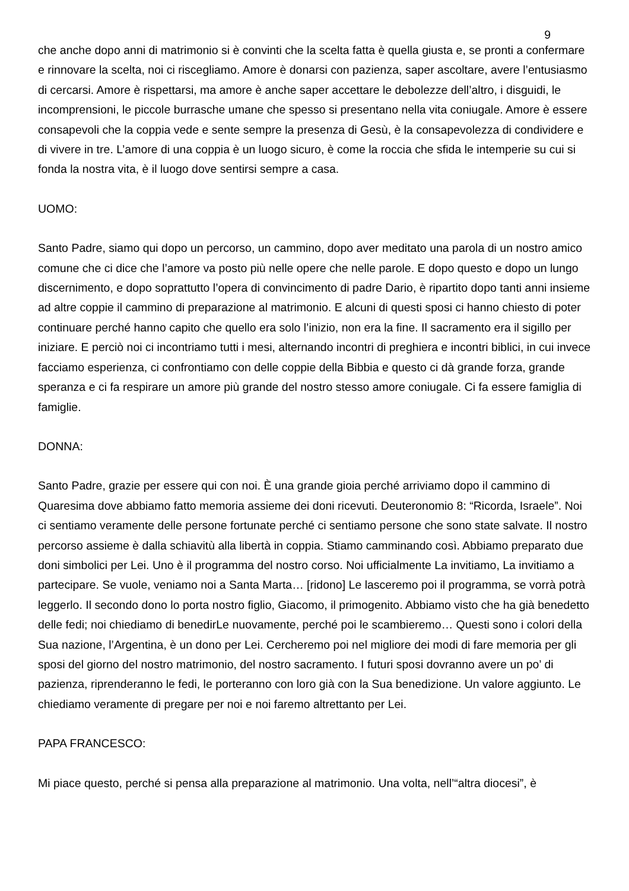9
che anche dopo anni di matrimonio si è convinti che la scelta fatta è quella giusta e, se pronti a confermare e rinnovare la scelta, noi ci riscegliamo. Amore è donarsi con pazienza, saper ascoltare, avere l’entusiasmo di cercarsi. Amore è rispettarsi, ma amore è anche saper accettare le debolezze dell’altro, i disguidi, le incomprensioni, le piccole burrasche umane che spesso si presentano nella vita coniugale. Amore è essere consapevoli che la coppia vede e sente sempre la presenza di Gesù, è la consapevolezza di condividere e di vivere in tre. L’amore di una coppia è un luogo sicuro, è come la roccia che sfida le intemperie su cui si fonda la nostra vita, è il luogo dove sentirsi sempre a casa.
UOMO:
Santo Padre, siamo qui dopo un percorso, un cammino, dopo aver meditato una parola di un nostro amico comune che ci dice che l’amore va posto più nelle opere che nelle parole. E dopo questo e dopo un lungo discernimento, e dopo soprattutto l’opera di convincimento di padre Dario, è ripartito dopo tanti anni insieme ad altre coppie il cammino di preparazione al matrimonio. E alcuni di questi sposi ci hanno chiesto di poter continuare perché hanno capito che quello era solo l’inizio, non era la fine. Il sacramento era il sigillo per iniziare. E perciò noi ci incontriamo tutti i mesi, alternando incontri di preghiera e incontri biblici, in cui invece facciamo esperienza, ci confrontiamo con delle coppie della Bibbia e questo ci dà grande forza, grande speranza e ci fa respirare un amore più grande del nostro stesso amore coniugale. Ci fa essere famiglia di famiglie.
DONNA:
Santo Padre, grazie per essere qui con noi. È una grande gioia perché arriviamo dopo il cammino di Quaresima dove abbiamo fatto memoria assieme dei doni ricevuti. Deuteronomio 8: “Ricorda, Israele”. Noi ci sentiamo veramente delle persone fortunate perché ci sentiamo persone che sono state salvate. Il nostro percorso assieme è dalla schiavitù alla libertà in coppia. Stiamo camminando così. Abbiamo preparato due doni simbolici per Lei. Uno è il programma del nostro corso. Noi ufficialmente La invitiamo, La invitiamo a partecipare. Se vuole, veniamo noi a Santa Marta… [ridono] Le lasceremo poi il programma, se vorrà potrà leggerlo. Il secondo dono lo porta nostro figlio, Giacomo, il primogenito. Abbiamo visto che ha già benedetto delle fedi; noi chiediamo di benedirLe nuovamente, perché poi le scambieremo… Questi sono i colori della Sua nazione, l’Argentina, è un dono per Lei. Cercheremo poi nel migliore dei modi di fare memoria per gli sposi del giorno del nostro matrimonio, del nostro sacramento. I futuri sposi dovranno avere un po’ di pazienza, riprenderanno le fedi, le porteranno con loro già con la Sua benedizione. Un valore aggiunto. Le chiediamo veramente di pregare per noi e noi faremo altrettanto per Lei.
PAPA FRANCESCO:
Mi piace questo, perché si pensa alla preparazione al matrimonio. Una volta, nell’“altra diocesi”, è